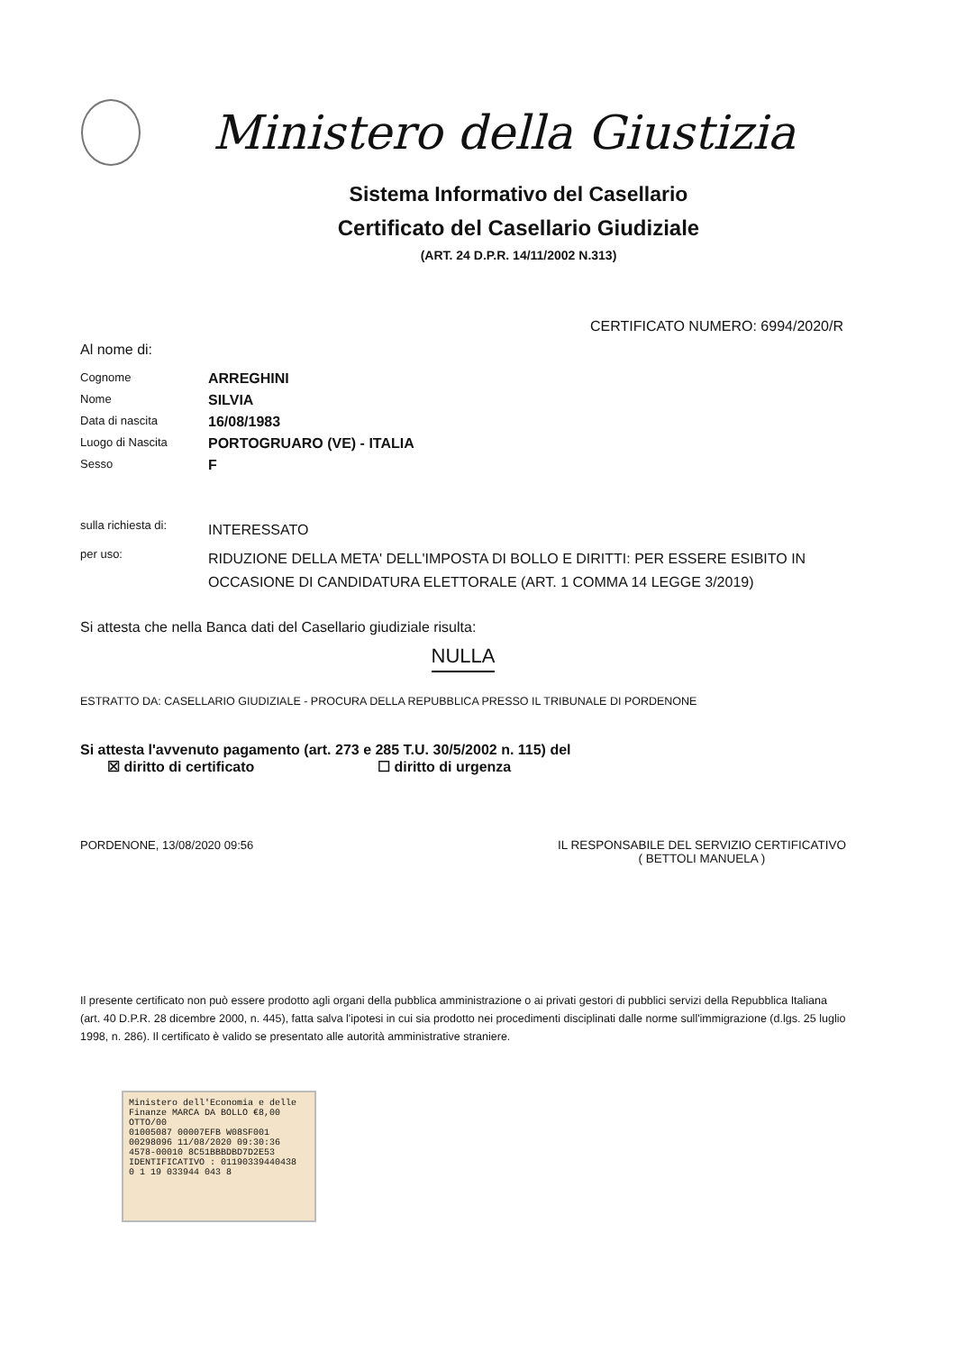Ministero della Giustizia
Sistema Informativo del Casellario
Certificato del Casellario Giudiziale
(ART. 24 D.P.R. 14/11/2002 N.313)
CERTIFICATO NUMERO: 6994/2020/R
Al nome di:
Cognome
ARREGHINI
Nome
SILVIA
Data di nascita
16/08/1983
Luogo di Nascita
PORTOGRUARO (VE) - ITALIA
Sesso
F
sulla richiesta di:
INTERESSATO
per uso:
RIDUZIONE DELLA META' DELL'IMPOSTA DI BOLLO E DIRITTI: PER ESSERE ESIBITO IN OCCASIONE DI CANDIDATURA ELETTORALE (ART. 1 COMMA 14 LEGGE 3/2019)
Si attesta che nella Banca dati del Casellario giudiziale risulta:
NULLA
ESTRATTO DA: CASELLARIO GIUDIZIALE - PROCURA DELLA REPUBBLICA PRESSO IL TRIBUNALE DI PORDENONE
Si attesta l'avvenuto pagamento (art. 273 e 285 T.U. 30/5/2002 n. 115) del
☒ diritto di certificato ☐ diritto di urgenza
PORDENONE, 13/08/2020 09:56 IL RESPONSABILE DEL SERVIZIO CERTIFICATIVO
( BETTOLI MANUELA )
Il presente certificato non può essere prodotto agli organi della pubblica amministrazione o ai privati gestori di pubblici servizi della Repubblica Italiana (art. 40 D.P.R. 28 dicembre 2000, n. 445), fatta salva l'ipotesi in cui sia prodotto nei procedimenti disciplinati dalle norme sull'immigrazione (d.lgs. 25 luglio 1998, n. 286). Il certificato è valido se presentato alle autorità amministrative straniere.
Ministero dell'Economia e delle Finanze MARCA DA BOLLO €8,00 OTTO/00
01005087 00007EFB W08SF001
00298096 11/08/2020 09:30:36
4578-00010 8C51BBBDBD7D2E53
IDENTIFICATIVO : 01190339440438
0 1 19 033944 043 8